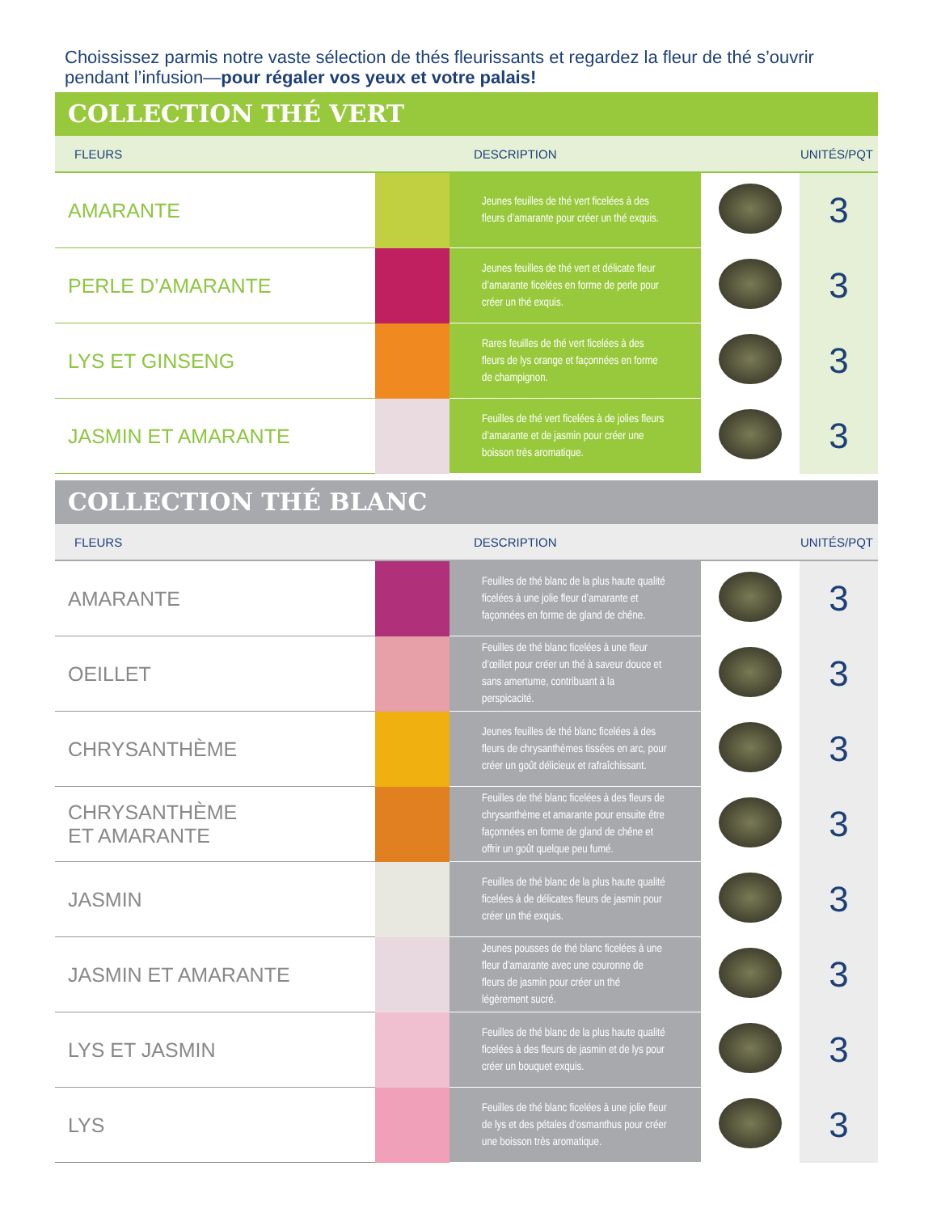Choississez parmis notre vaste sélection de thés fleurissants et regardez la fleur de thé s’ouvrir pendant l’infusion—pour régaler vos yeux et votre palais!
COLLECTION THÉ VERT
| FLEURS | | DESCRIPTION | | UNITÉS/PQT |
| --- | --- | --- | --- | --- |
| AMARANTE | | Jeunes feuilles de thé vert ficelées à des fleurs d’amarante pour créer un thé exquis. | | 3 |
| PERLE D’AMARANTE | | Jeunes feuilles de thé vert et délicate fleur d’amarante ficelées en forme de perle pour créer un thé exquis. | | 3 |
| LYS ET GINSENG | | Rares feuilles de thé vert ficelées à des fleurs de lys orange et façonnées en forme de champignon. | | 3 |
| JASMIN ET AMARANTE | | Feuilles de thé vert ficelées à de jolies fleurs d’amarante et de jasmin pour créer une boisson très aromatique. | | 3 |
COLLECTION THÉ BLANC
| FLEURS | | DESCRIPTION | | UNITÉS/PQT |
| --- | --- | --- | --- | --- |
| AMARANTE | | Feuilles de thé blanc de la plus haute qualité ficelées à une jolie fleur d’amarante et façonnées en forme de gland de chêne. | | 3 |
| OEILLET | | Feuilles de thé blanc ficelées à une fleur d’œillet pour créer un thé à saveur douce et sans amertume, contribuant à la perspicacité. | | 3 |
| CHRYSANTHÈME | | Jeunes feuilles de thé blanc ficelées à des fleurs de chrysanthèmes tissées en arc, pour créer un goût délicieux et rafraîchissant. | | 3 |
| CHRYSANTHÈME ET AMARANTE | | Feuilles de thé blanc ficelées à des fleurs de chrysanthème et amarante pour ensuite être façonnées en forme de gland de chêne et offrir un goût quelque peu fumé. | | 3 |
| JASMIN | | Feuilles de thé blanc de la plus haute qualité ficelées à de délicates fleurs de jasmin pour créer un thé exquis. | | 3 |
| JASMIN ET AMARANTE | | Jeunes pousses de thé blanc ficelées à une fleur d’amarante avec une couronne de fleurs de jasmin pour créer un thé légèrement sucré. | | 3 |
| LYS ET JASMIN | | Feuilles de thé blanc de la plus haute qualité ficelées à des fleurs de jasmin et de lys pour créer un bouquet exquis. | | 3 |
| LYS | | Feuilles de thé blanc ficelées à une jolie fleur de lys et des pétales d’osmanthus pour créer une boisson très aromatique. | | 3 |